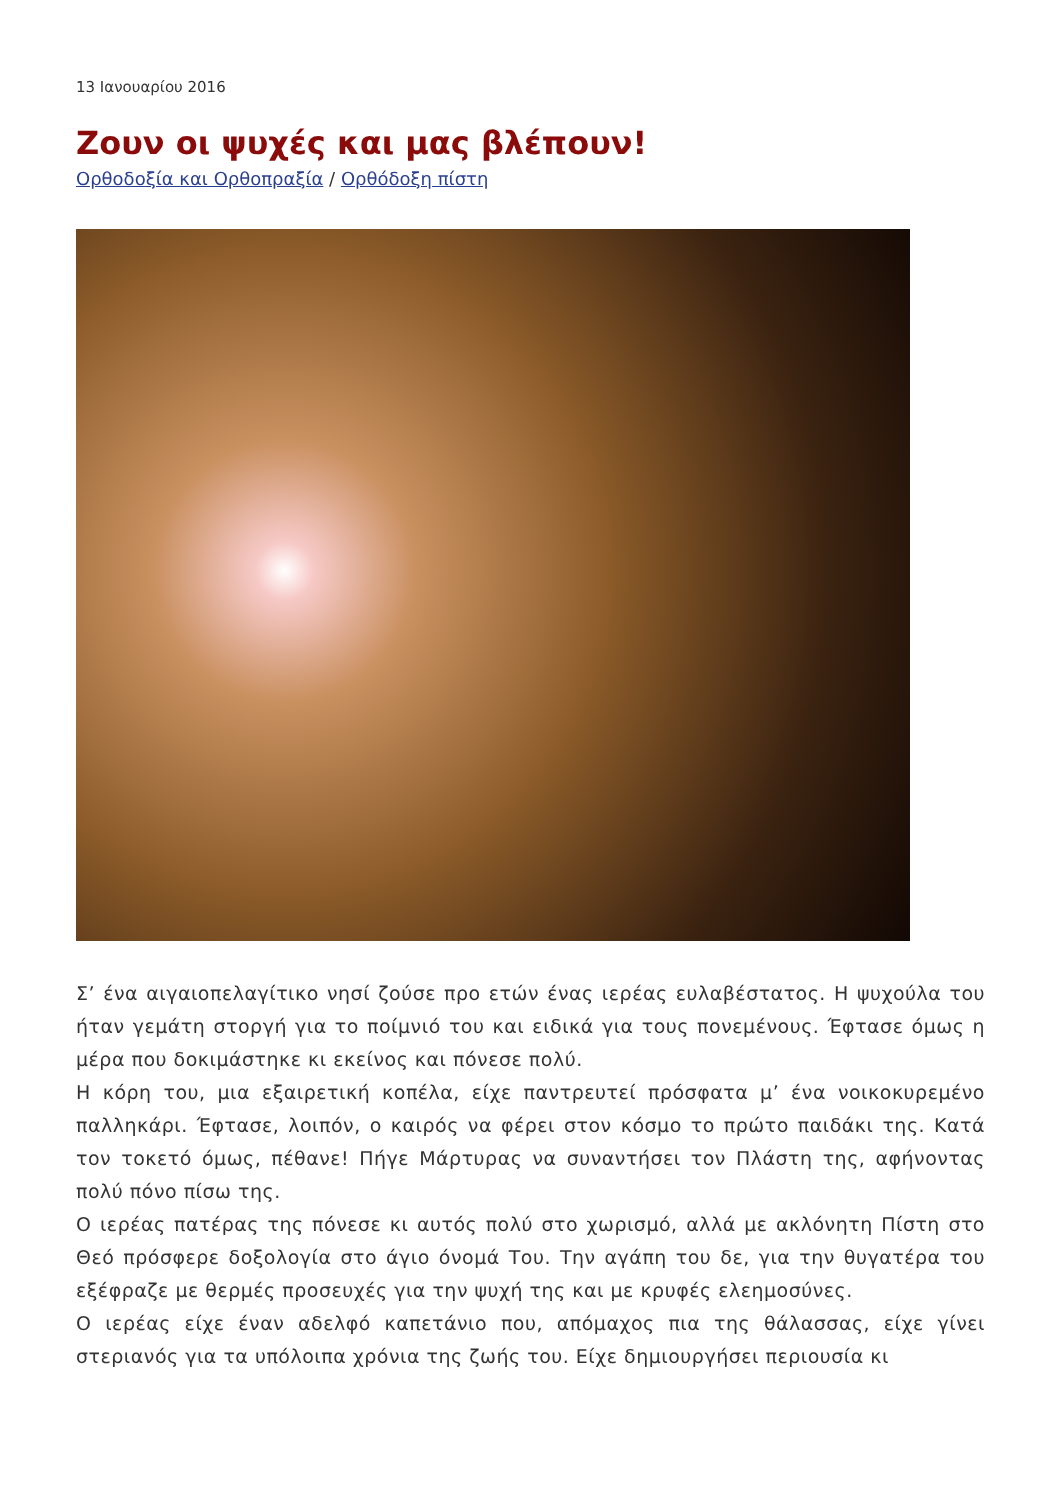13 Ιανουαρίου 2016
Ζουν οι ψυχές και μας βλέπουν!
Ορθοδοξία και Ορθοπραξία / Ορθόδοξη πίστη
Σ’ ένα αιγαιοπελαγίτικο νησί ζούσε προ ετών ένας ιερέας ευλαβέστατος. Η ψυχούλα του ήταν γεμάτη στοργή για το ποίμνιό του και ειδικά για τους πονεμένους. Έφτασε όμως η μέρα που δοκιμάστηκε κι εκείνος και πόνεσε πολύ.
Η κόρη του, μια εξαιρετική κοπέλα, είχε παντρευτεί πρόσφατα μ’ ένα νοικοκυρεμένο παλληκάρι. Έφτασε, λοιπόν, ο καιρός να φέρει στον κόσμο το πρώτο παιδάκι της. Κατά τον τοκετό όμως, πέθανε! Πήγε Μάρτυρας να συναντήσει τον Πλάστη της, αφήνοντας πολύ πόνο πίσω της.
Ο ιερέας πατέρας της πόνεσε κι αυτός πολύ στο χωρισμό, αλλά με ακλόνητη Πίστη στο Θεό πρόσφερε δοξολογία στο άγιο όνομά Του. Την αγάπη του δε, για την θυγατέρα του εξέφραζε με θερμές προσευχές για την ψυχή της και με κρυφές ελεημοσύνες.
Ο ιερέας είχε έναν αδελφό καπετάνιο που, απόμαχος πια της θάλασσας, είχε γίνει στεριανός για τα υπόλοιπα χρόνια της ζωής του. Είχε δημιουργήσει περιουσία κι